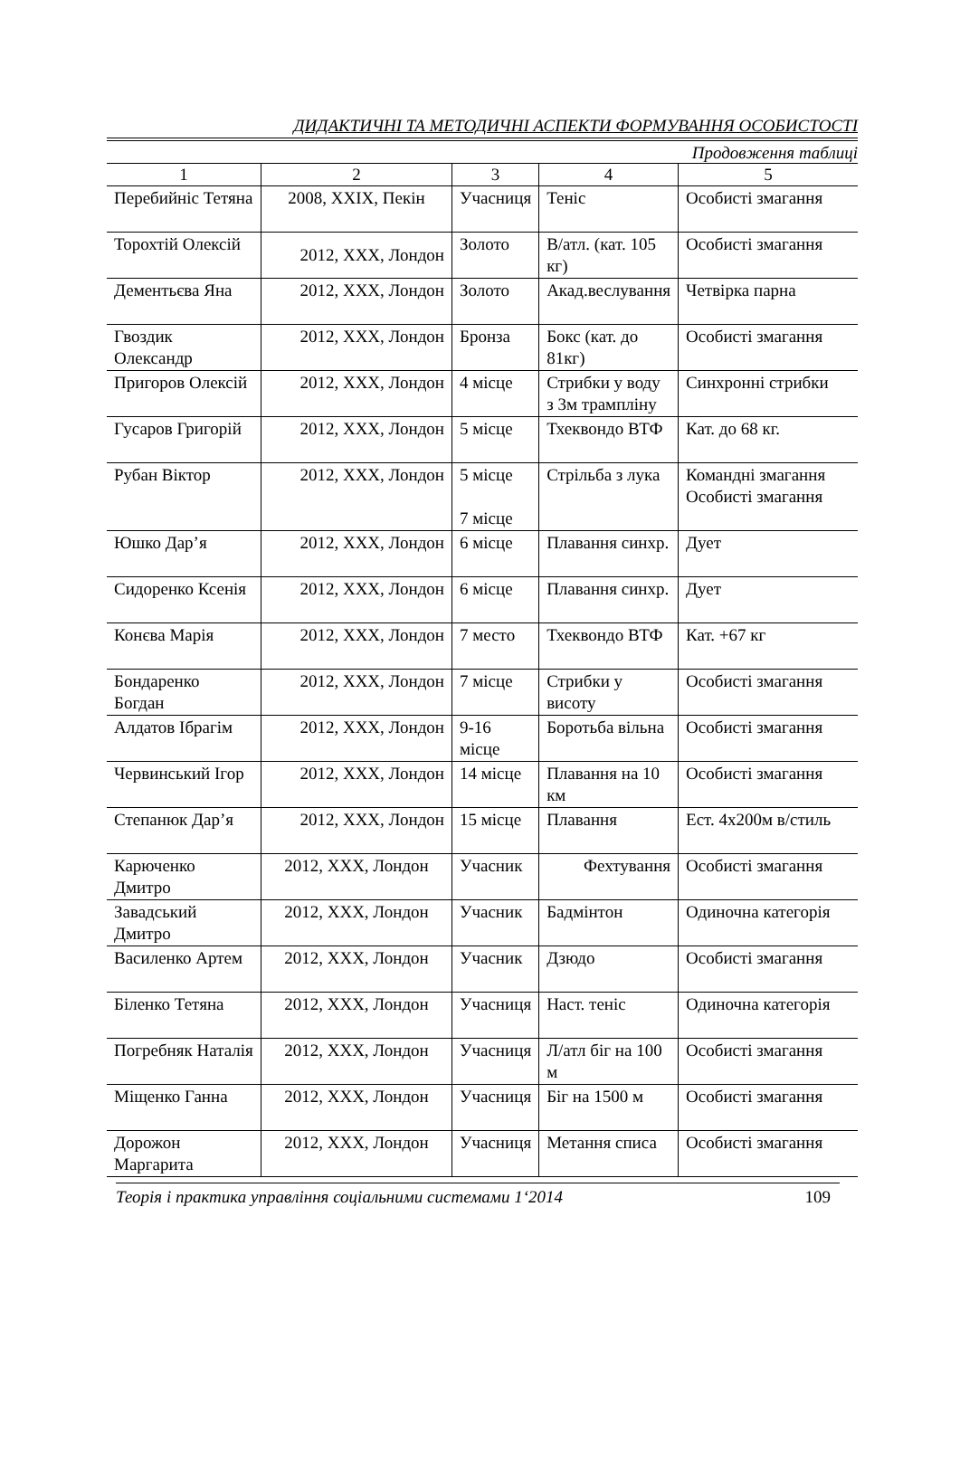ДИДАКТИЧНІ ТА МЕТОДИЧНІ АСПЕКТИ ФОРМУВАННЯ ОСОБИСТОСТІ
Продовження таблиці
| 1 | 2 | 3 | 4 | 5 |
| --- | --- | --- | --- | --- |
| Перебийніс Тетяна | 2008, XXIX, Пекін | Учасниця | Теніс | Особисті змагання |
| Торохтій Олексій | 2012, XXX, Лондон | Золото | В/атл. (кат. 105 кг) | Особисті змагання |
| Дементьєва Яна | 2012, XXX, Лондон | Золото | Акад.веслування | Четвірка парна |
| Гвоздик Олександр | 2012, XXX, Лондон | Бронза | Бокс (кат. до 81кг) | Особисті змагання |
| Пригоров Олексій | 2012, XXX, Лондон | 4 місце | Стрибки у воду з 3м трампліну | Синхронні стрибки |
| Гусаров Григорій | 2012, XXX, Лондон | 5 місце | Тхеквондо ВТФ | Кат. до 68 кг. |
| Рубан Віктор | 2012, XXX, Лондон | 5 місце 7 місце | Стрільба з лука | Командні змагання Особисті змагання |
| Юшко Дар’я | 2012, XXX, Лондон | 6 місце | Плавання синхр. | Дует |
| Сидоренко Ксенія | 2012, XXX, Лондон | 6 місце | Плавання синхр. | Дует |
| Конєва Марія | 2012, XXX, Лондон | 7 место | Тхеквондо ВТФ | Кат. +67 кг |
| Бондаренко Богдан | 2012, XXX, Лондон | 7 місце | Стрибки у висоту | Особисті змагання |
| Алдатов Ібрагім | 2012, XXX, Лондон | 9-16 місце | Боротьба вільна | Особисті змагання |
| Червинський Ігор | 2012, XXX, Лондон | 14 місце | Плавання на 10 км | Особисті змагання |
| Степанюк Дар’я | 2012, XXX, Лондон | 15 місце | Плавання | Ест. 4х200м в/стиль |
| Карюченко Дмитро | 2012, XXX, Лондон | Учасник | Фехтування | Особисті змагання |
| Завадський Дмитро | 2012, XXX, Лондон | Учасник | Бадмінтон | Одиночна категорія |
| Василенко Артем | 2012, XXX, Лондон | Учасник | Дзюдо | Особисті змагання |
| Біленко Тетяна | 2012, XXX, Лондон | Учасниця | Наст. теніс | Одиночна категорія |
| Погребняк Наталія | 2012, XXX, Лондон | Учасниця | Л/атл біг на 100 м | Особисті змагання |
| Міщенко Ганна | 2012, XXX, Лондон | Учасниця | Біг на 1500 м | Особисті змагання |
| Дорожон Маргарита | 2012, XXX, Лондон | Учасниця | Метання списа | Особисті змагання |
Теорія і практика управління соціальними системами 1‘2014 109